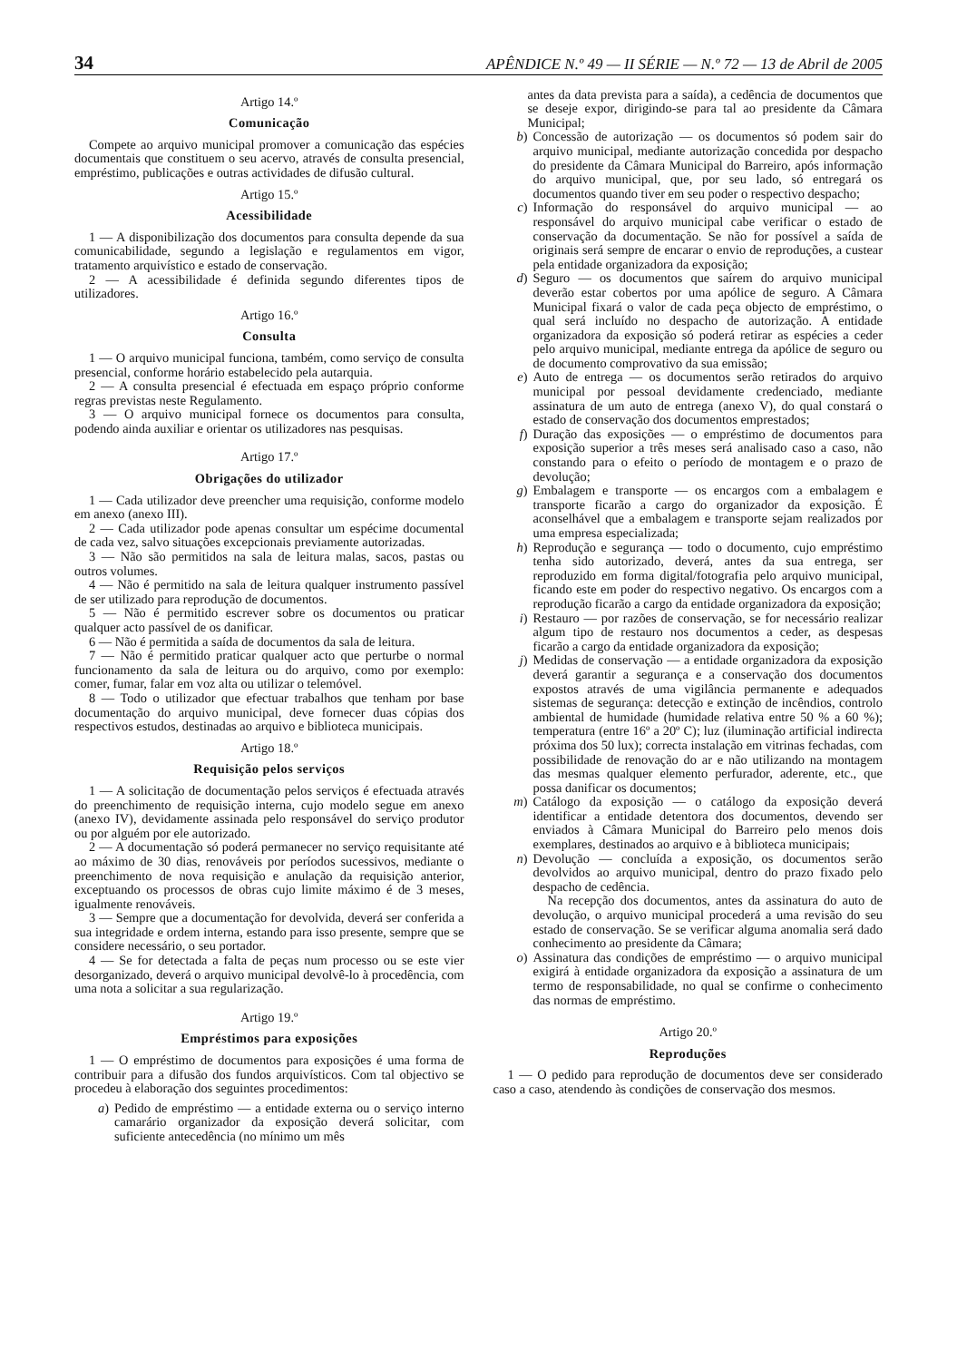34 APÊNDICE N.º 49 — II SÉRIE — N.º 72 — 13 de Abril de 2005
Artigo 14.º
Comunicação
Compete ao arquivo municipal promover a comunicação das espécies documentais que constituem o seu acervo, através de consulta presencial, empréstimo, publicações e outras actividades de difusão cultural.
Artigo 15.º
Acessibilidade
1 — A disponibilização dos documentos para consulta depende da sua comunicabilidade, segundo a legislação e regulamentos em vigor, tratamento arquivístico e estado de conservação.
2 — A acessibilidade é definida segundo diferentes tipos de utilizadores.
Artigo 16.º
Consulta
1 — O arquivo municipal funciona, também, como serviço de consulta presencial, conforme horário estabelecido pela autarquia.
2 — A consulta presencial é efectuada em espaço próprio conforme regras previstas neste Regulamento.
3 — O arquivo municipal fornece os documentos para consulta, podendo ainda auxiliar e orientar os utilizadores nas pesquisas.
Artigo 17.º
Obrigações do utilizador
1 — Cada utilizador deve preencher uma requisição, conforme modelo em anexo (anexo III).
2 — Cada utilizador pode apenas consultar um espécime documental de cada vez, salvo situações excepcionais previamente autorizadas.
3 — Não são permitidos na sala de leitura malas, sacos, pastas ou outros volumes.
4 — Não é permitido na sala de leitura qualquer instrumento passível de ser utilizado para reprodução de documentos.
5 — Não é permitido escrever sobre os documentos ou praticar qualquer acto passível de os danificar.
6 — Não é permitida a saída de documentos da sala de leitura.
7 — Não é permitido praticar qualquer acto que perturbe o normal funcionamento da sala de leitura ou do arquivo, como por exemplo: comer, fumar, falar em voz alta ou utilizar o telemóvel.
8 — Todo o utilizador que efectuar trabalhos que tenham por base documentação do arquivo municipal, deve fornecer duas cópias dos respectivos estudos, destinadas ao arquivo e biblioteca municipais.
Artigo 18.º
Requisição pelos serviços
1 — A solicitação de documentação pelos serviços é efectuada através do preenchimento de requisição interna, cujo modelo segue em anexo (anexo IV), devidamente assinada pelo responsável do serviço produtor ou por alguém por ele autorizado.
2 — A documentação só poderá permanecer no serviço requisitante até ao máximo de 30 dias, renováveis por períodos sucessivos, mediante o preenchimento de nova requisição e anulação da requisição anterior, exceptuando os processos de obras cujo limite máximo é de 3 meses, igualmente renováveis.
3 — Sempre que a documentação for devolvida, deverá ser conferida a sua integridade e ordem interna, estando para isso presente, sempre que se considere necessário, o seu portador.
4 — Se for detectada a falta de peças num processo ou se este vier desorganizado, deverá o arquivo municipal devolvê-lo à procedência, com uma nota a solicitar a sua regularização.
Artigo 19.º
Empréstimos para exposições
1 — O empréstimo de documentos para exposições é uma forma de contribuir para a difusão dos fundos arquivísticos. Com tal objectivo se procedeu à elaboração dos seguintes procedimentos:
a) Pedido de empréstimo — a entidade externa ou o serviço interno camarário organizador da exposição deverá solicitar, com suficiente antecedência (no mínimo um mês
antes da data prevista para a saída), a cedência de documentos que se deseje expor, dirigindo-se para tal ao presidente da Câmara Municipal;
b) Concessão de autorização — os documentos só podem sair do arquivo municipal, mediante autorização concedida por despacho do presidente da Câmara Municipal do Barreiro, após informação do arquivo municipal, que, por seu lado, só entregará os documentos quando tiver em seu poder o respectivo despacho;
c) Informação do responsável do arquivo municipal — ao responsável do arquivo municipal cabe verificar o estado de conservação da documentação. Se não for possível a saída de originais será sempre de encarar o envio de reproduções, a custear pela entidade organizadora da exposição;
d) Seguro — os documentos que saírem do arquivo municipal deverão estar cobertos por uma apólice de seguro. A Câmara Municipal fixará o valor de cada peça objecto de empréstimo, o qual será incluído no despacho de autorização. A entidade organizadora da exposição só poderá retirar as espécies a ceder pelo arquivo municipal, mediante entrega da apólice de seguro ou de documento comprovativo da sua emissão;
e) Auto de entrega — os documentos serão retirados do arquivo municipal por pessoal devidamente credenciado, mediante assinatura de um auto de entrega (anexo V), do qual constará o estado de conservação dos documentos emprestados;
f) Duração das exposições — o empréstimo de documentos para exposição superior a três meses será analisado caso a caso, não constando para o efeito o período de montagem e o prazo de devolução;
g) Embalagem e transporte — os encargos com a embalagem e transporte ficarão a cargo do organizador da exposição. É aconselhável que a embalagem e transporte sejam realizados por uma empresa especializada;
h) Reprodução e segurança — todo o documento, cujo empréstimo tenha sido autorizado, deverá, antes da sua entrega, ser reproduzido em forma digital/fotografia pelo arquivo municipal, ficando este em poder do respectivo negativo. Os encargos com a reprodução ficarão a cargo da entidade organizadora da exposição;
i) Restauro — por razões de conservação, se for necessário realizar algum tipo de restauro nos documentos a ceder, as despesas ficarão a cargo da entidade organizadora da exposição;
j) Medidas de conservação — a entidade organizadora da exposição deverá garantir a segurança e a conservação dos documentos expostos através de uma vigilância permanente e adequados sistemas de segurança: detecção e extinção de incêndios, controlo ambiental de humidade (humidade relativa entre 50 % a 60 %); temperatura (entre 16º a 20º C); luz (iluminação artificial indirecta próxima dos 50 lux); correcta instalação em vitrinas fechadas, com possibilidade de renovação do ar e não utilizando na montagem das mesmas qualquer elemento perfurador, aderente, etc., que possa danificar os documentos;
m) Catálogo da exposição — o catálogo da exposição deverá identificar a entidade detentora dos documentos, devendo ser enviados à Câmara Municipal do Barreiro pelo menos dois exemplares, destinados ao arquivo e à biblioteca municipais;
n) Devolução — concluída a exposição, os documentos serão devolvidos ao arquivo municipal, dentro do prazo fixado pelo despacho de cedência.
Na recepção dos documentos, antes da assinatura do auto de devolução, o arquivo municipal procederá a uma revisão do seu estado de conservação. Se se verificar alguma anomalia será dado conhecimento ao presidente da Câmara;
o) Assinatura das condições de empréstimo — o arquivo municipal exigirá à entidade organizadora da exposição a assinatura de um termo de responsabilidade, no qual se confirme o conhecimento das normas de empréstimo.
Artigo 20.º
Reproduções
1 — O pedido para reprodução de documentos deve ser considerado caso a caso, atendendo às condições de conservação dos mesmos.